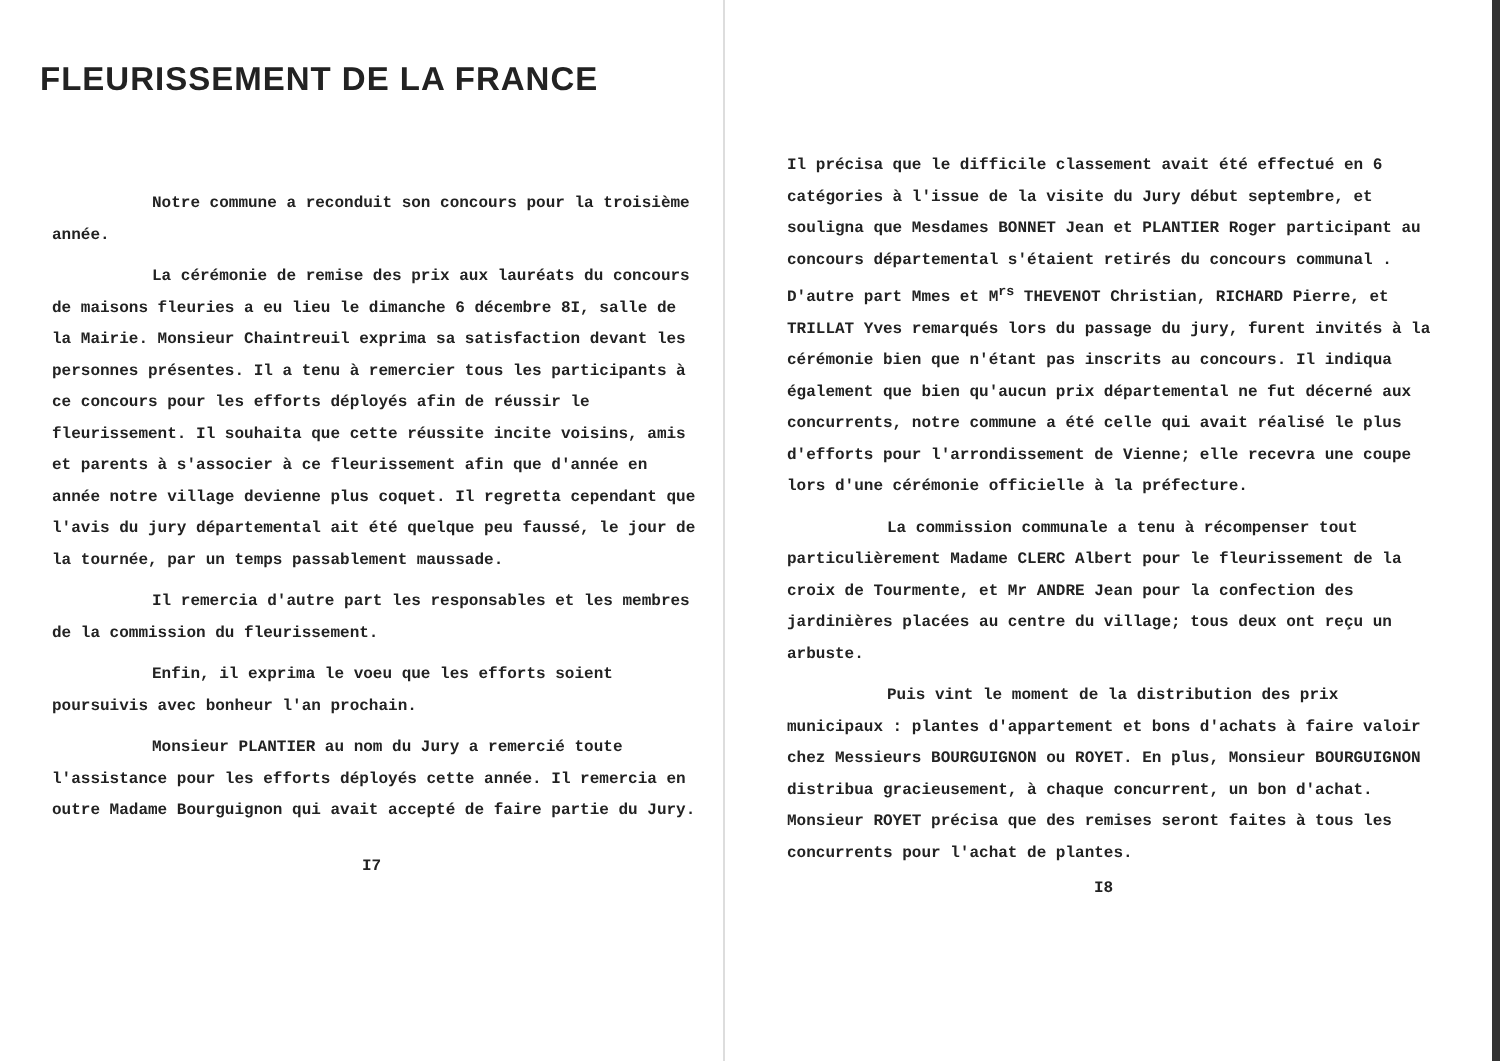FLEURISSEMENT DE LA FRANCE
Notre commune a reconduit son concours pour la troisième année.
La cérémonie de remise des prix aux lauréats du concours de maisons fleuries a eu lieu le dimanche 6 décembre 8I, salle de la Mairie. Monsieur Chaintreuil exprima sa satisfaction devant les personnes présentes. Il a tenu à remercier tous les participants à ce concours pour les efforts déployés afin de réussir le fleurissement. Il souhaita que cette réussite incite voisins, amis et parents à s'associer à ce fleurissement afin que d'année en année notre village devienne plus coquet. Il regretta cependant que l'avis du jury départemental ait été quelque peu faussé, le jour de la tournée, par un temps passablement maussade.
Il remercia d'autre part les responsables et les membres de la commission du fleurissement.
Enfin, il exprima le voeu que les efforts soient poursuivis avec bonheur l'an prochain.
Monsieur PLANTIER au nom du Jury a remercié toute l'assistance pour les efforts déployés cette année. Il remercia en outre Madame Bourguignon qui avait accepté de faire partie du Jury.
I7
Il précisa que le difficile classement avait été effectué en 6 catégories à l'issue de la visite du Jury début septembre, et souligna que Mesdames BONNET Jean et PLANTIER Roger participant au concours départemental s'étaient retirés du concours communal . D'autre part Mmes et M<sup>rs</sup> THEVENOT Christian, RICHARD Pierre, et TRILLAT Yves remarqués lors du passage du jury, furent invités à la cérémonie bien que n'étant pas inscrits au concours. Il indiqua également que bien qu'aucun prix départemental ne fut décerné aux concurrents, notre commune a été celle qui avait réalisé le plus d'efforts pour l'arrondissement de Vienne; elle recevra une coupe lors d'une cérémonie officielle à la préfecture.
La commission communale a tenu à récompenser tout particulièrement Madame CLERC Albert pour le fleurissement de la croix de Tourmente, et Mr ANDRE Jean pour la confection des jardinières placées au centre du village; tous deux ont reçu un arbuste.
Puis vint le moment de la distribution des prix municipaux : plantes d'appartement et bons d'achats à faire valoir chez Messieurs BOURGUIGNON ou ROYET. En plus, Monsieur BOURGUIGNON distribua gracieusement, à chaque concurrent, un bon d'achat. Monsieur ROYET précisa que des remises seront faites à tous les concurrents pour l'achat de plantes.
I8